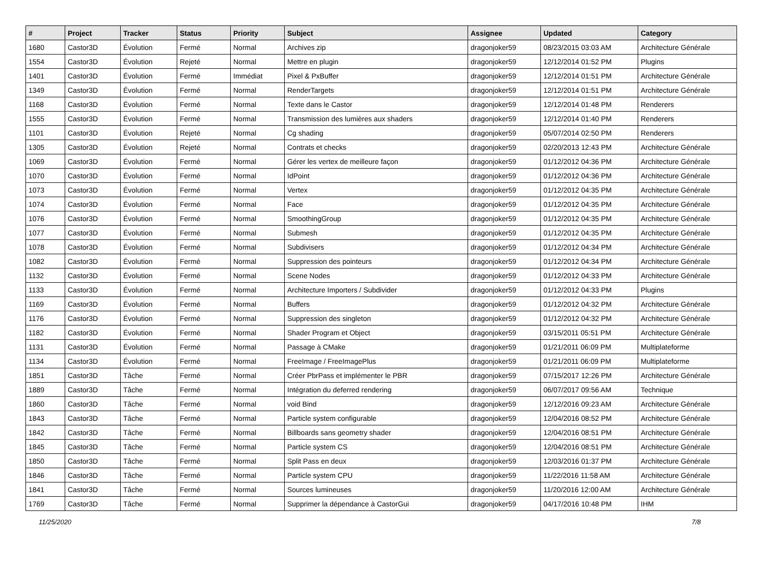| # | Project | Tracker | Status | Priority | Subject | Assignee | Updated | Category |
| --- | --- | --- | --- | --- | --- | --- | --- | --- |
| 1680 | Castor3D | Évolution | Fermé | Normal | Archives zip | dragonjoker59 | 08/23/2015 03:03 AM | Architecture Générale |
| 1554 | Castor3D | Évolution | Rejeté | Normal | Mettre en plugin | dragonjoker59 | 12/12/2014 01:52 PM | Plugins |
| 1401 | Castor3D | Évolution | Fermé | Immédiat | Pixel & PxBuffer | dragonjoker59 | 12/12/2014 01:51 PM | Architecture Générale |
| 1349 | Castor3D | Évolution | Fermé | Normal | RenderTargets | dragonjoker59 | 12/12/2014 01:51 PM | Architecture Générale |
| 1168 | Castor3D | Évolution | Fermé | Normal | Texte dans le Castor | dragonjoker59 | 12/12/2014 01:48 PM | Renderers |
| 1555 | Castor3D | Évolution | Fermé | Normal | Transmission des lumières aux shaders | dragonjoker59 | 12/12/2014 01:40 PM | Renderers |
| 1101 | Castor3D | Évolution | Rejeté | Normal | Cg shading | dragonjoker59 | 05/07/2014 02:50 PM | Renderers |
| 1305 | Castor3D | Évolution | Rejeté | Normal | Contrats et checks | dragonjoker59 | 02/20/2013 12:43 PM | Architecture Générale |
| 1069 | Castor3D | Évolution | Fermé | Normal | Gérer les vertex de meilleure façon | dragonjoker59 | 01/12/2012 04:36 PM | Architecture Générale |
| 1070 | Castor3D | Évolution | Fermé | Normal | IdPoint | dragonjoker59 | 01/12/2012 04:36 PM | Architecture Générale |
| 1073 | Castor3D | Évolution | Fermé | Normal | Vertex | dragonjoker59 | 01/12/2012 04:35 PM | Architecture Générale |
| 1074 | Castor3D | Évolution | Fermé | Normal | Face | dragonjoker59 | 01/12/2012 04:35 PM | Architecture Générale |
| 1076 | Castor3D | Évolution | Fermé | Normal | SmoothingGroup | dragonjoker59 | 01/12/2012 04:35 PM | Architecture Générale |
| 1077 | Castor3D | Évolution | Fermé | Normal | Submesh | dragonjoker59 | 01/12/2012 04:35 PM | Architecture Générale |
| 1078 | Castor3D | Évolution | Fermé | Normal | Subdivisers | dragonjoker59 | 01/12/2012 04:34 PM | Architecture Générale |
| 1082 | Castor3D | Évolution | Fermé | Normal | Suppression des pointeurs | dragonjoker59 | 01/12/2012 04:34 PM | Architecture Générale |
| 1132 | Castor3D | Évolution | Fermé | Normal | Scene Nodes | dragonjoker59 | 01/12/2012 04:33 PM | Architecture Générale |
| 1133 | Castor3D | Évolution | Fermé | Normal | Architecture Importers / Subdivider | dragonjoker59 | 01/12/2012 04:33 PM | Plugins |
| 1169 | Castor3D | Évolution | Fermé | Normal | Buffers | dragonjoker59 | 01/12/2012 04:32 PM | Architecture Générale |
| 1176 | Castor3D | Évolution | Fermé | Normal | Suppression des singleton | dragonjoker59 | 01/12/2012 04:32 PM | Architecture Générale |
| 1182 | Castor3D | Évolution | Fermé | Normal | Shader Program et Object | dragonjoker59 | 03/15/2011 05:51 PM | Architecture Générale |
| 1131 | Castor3D | Évolution | Fermé | Normal | Passage à CMake | dragonjoker59 | 01/21/2011 06:09 PM | Multiplateforme |
| 1134 | Castor3D | Évolution | Fermé | Normal | FreeImage / FreeImagePlus | dragonjoker59 | 01/21/2011 06:09 PM | Multiplateforme |
| 1851 | Castor3D | Tâche | Fermé | Normal | Créer PbrPass et implémenter le PBR | dragonjoker59 | 07/15/2017 12:26 PM | Architecture Générale |
| 1889 | Castor3D | Tâche | Fermé | Normal | Intégration du deferred rendering | dragonjoker59 | 06/07/2017 09:56 AM | Technique |
| 1860 | Castor3D | Tâche | Fermé | Normal | void Bind | dragonjoker59 | 12/12/2016 09:23 AM | Architecture Générale |
| 1843 | Castor3D | Tâche | Fermé | Normal | Particle system configurable | dragonjoker59 | 12/04/2016 08:52 PM | Architecture Générale |
| 1842 | Castor3D | Tâche | Fermé | Normal | Billboards sans geometry shader | dragonjoker59 | 12/04/2016 08:51 PM | Architecture Générale |
| 1845 | Castor3D | Tâche | Fermé | Normal | Particle system CS | dragonjoker59 | 12/04/2016 08:51 PM | Architecture Générale |
| 1850 | Castor3D | Tâche | Fermé | Normal | Split Pass en deux | dragonjoker59 | 12/03/2016 01:37 PM | Architecture Générale |
| 1846 | Castor3D | Tâche | Fermé | Normal | Particle system CPU | dragonjoker59 | 11/22/2016 11:58 AM | Architecture Générale |
| 1841 | Castor3D | Tâche | Fermé | Normal | Sources lumineuses | dragonjoker59 | 11/20/2016 12:00 AM | Architecture Générale |
| 1769 | Castor3D | Tâche | Fermé | Normal | Supprimer la dépendance à CastorGui | dragonjoker59 | 04/17/2016 10:48 PM | IHM |
11/25/2020 7/8